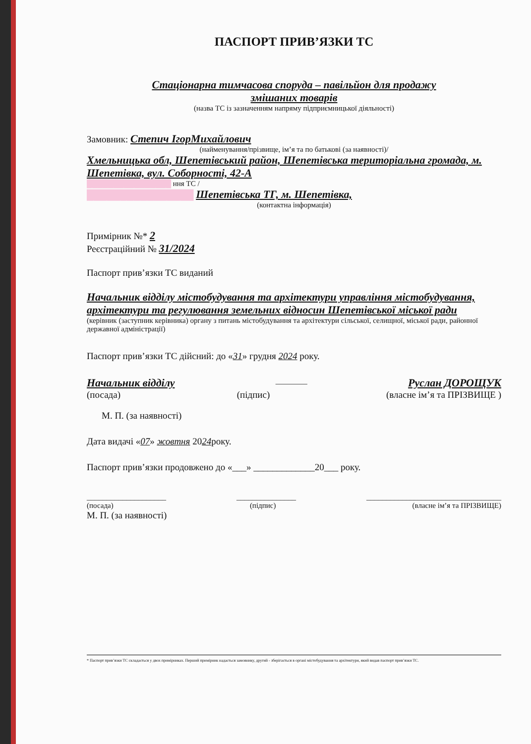ПАСПОРТ ПРИВ’ЯЗКИ ТС
Стаціонарна тимчасова споруда – павільйон для продажу
змішаних товарів
(назва ТС із зазначенням напряму підприємницької діяльності)
Замовник: Степич ІгорМихайлович
(найменування/прізвище, ім’я та по батькові (за наявності)/
Хмельницька обл, Шепетівський район, Шепетівська територіальна громада, м. Шепетівка, вул. Соборності, 42-А
████████████████ ння ТС /
████████████████ Шепетівська ТГ, м. Шепетівка,
(контактна інформація)
Примірник №* 2
Реєстраційний № 31/2024
Паспорт прив’язки ТС виданий
Начальник відділу містобудування та архітектури управління містобудування, архітектури та регулювання земельних відносин Шепетівської міської ради
(керівник (заступник керівника) органу з питань містобудування та архітектури сільської, селищної, міської ради, районної державної адміністрації)
Паспорт прив’язки ТС дійсний: до «31» грудня 2024 року.
Начальник відділу ________ Руслан ДОРОЩУК
(посада) (підпис) (власне ім’я та ПРІЗВИЩЕ )
М. П. (за наявності)
Дата видачі «07» жовтня 2024року.
Паспорт прив’язки продовжено до «___» _____________20___ року.
____________________ _______________ __________________________________
(посада) (підпис) (власне ім’я та ПРІЗВИЩЕ)
М. П. (за наявності)
* Паспорт прив’язки ТС складається у двох примірниках. Перший примірник надається замовнику, другий - зберігається в органі містобудування та архітектури, який видав паспорт прив’язки ТС.